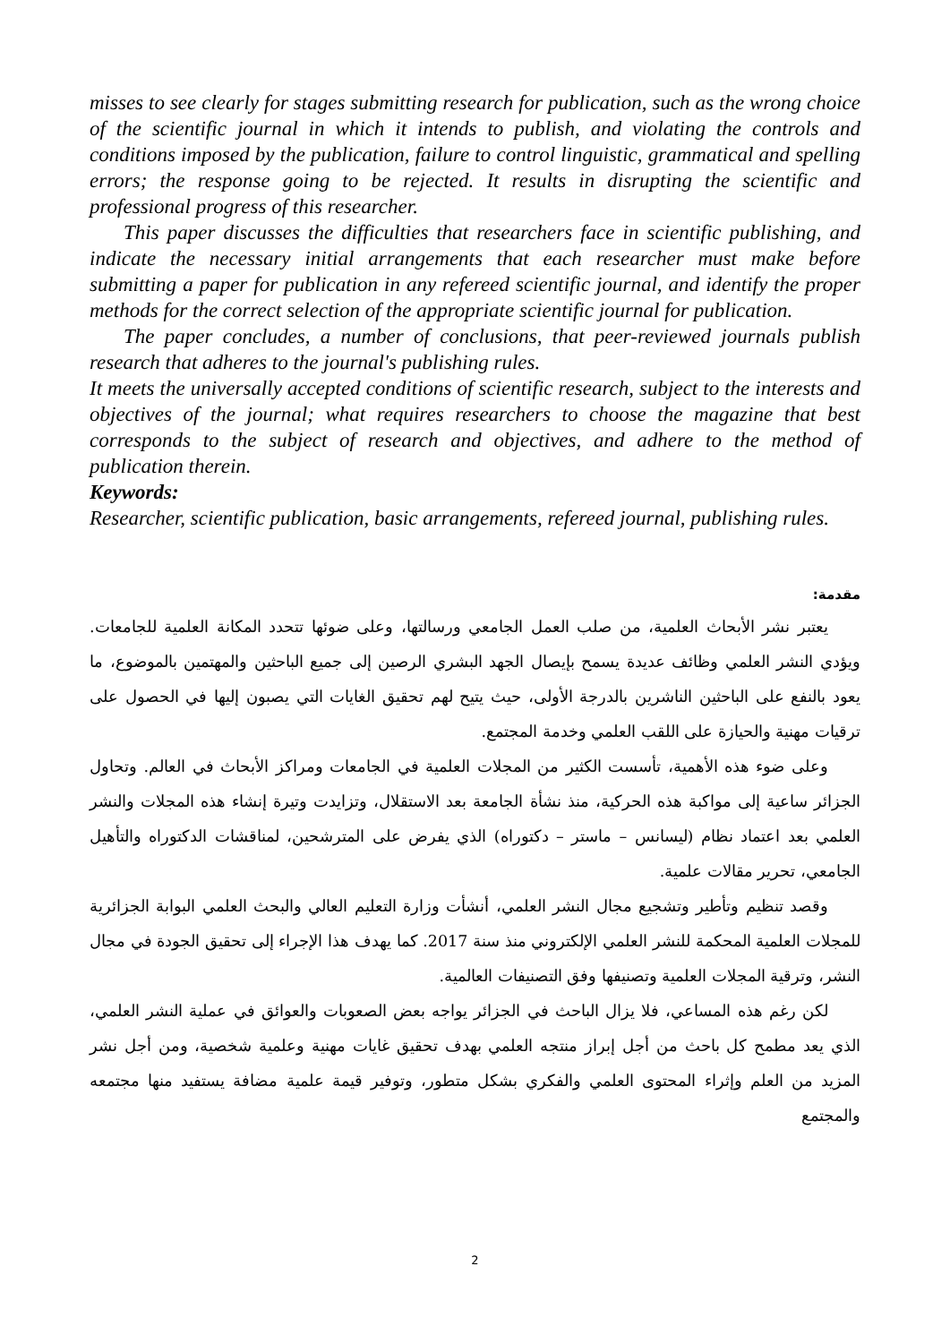misses to see clearly for stages submitting research for publication, such as the wrong choice of the scientific journal in which it intends to publish, and violating the controls and conditions imposed by the publication, failure to control linguistic, grammatical and spelling errors; the response going to be rejected. It results in disrupting the scientific and professional progress of this researcher.
This paper discusses the difficulties that researchers face in scientific publishing, and indicate the necessary initial arrangements that each researcher must make before submitting a paper for publication in any refereed scientific journal, and identify the proper methods for the correct selection of the appropriate scientific journal for publication.
The paper concludes, a number of conclusions, that peer-reviewed journals publish research that adheres to the journal's publishing rules.
It meets the universally accepted conditions of scientific research, subject to the interests and objectives of the journal; what requires researchers to choose the magazine that best corresponds to the subject of research and objectives, and adhere to the method of publication therein.
Keywords:
Researcher, scientific publication, basic arrangements, refereed journal, publishing rules.
مقدمة:
يعتبر نشر الأبحاث العلمية، من صلب العمل الجامعي ورسالتها، وعلى ضوئها تتحدد المكانة العلمية للجامعات. ويؤدي النشر العلمي وظائف عديدة يسمح بإيصال الجهد البشري الرصين إلى جميع الباحثين والمهتمين بالموضوع، ما يعود بالنفع على الباحثين الناشرين بالدرجة الأولى، حيث يتيح لهم تحقيق الغايات التي يصبون إليها في الحصول على ترقيات مهنية والحيازة على اللقب العلمي وخدمة المجتمع.
وعلى ضوء هذه الأهمية، تأسست الكثير من المجلات العلمية في الجامعات ومراكز الأبحاث في العالم. وتحاول الجزائر ساعية إلى مواكبة هذه الحركية، منذ نشأة الجامعة بعد الاستقلال، وتزايدت وتيرة إنشاء هذه المجلات والنشر العلمي بعد اعتماد نظام (ليسانس – ماستر – دكتوراه) الذي يفرض على المترشحين، لمناقشات الدكتوراه والتأهيل الجامعي، تحرير مقالات علمية.
وقصد تنظيم وتأطير وتشجيع مجال النشر العلمي، أنشأت وزارة التعليم العالي والبحث العلمي البوابة الجزائرية للمجلات العلمية المحكمة للنشر العلمي الإلكتروني منذ سنة 2017. كما يهدف هذا الإجراء إلى تحقيق الجودة في مجال النشر، وترقية المجلات العلمية وتصنيفها وفق التصنيفات العالمية.
لكن رغم هذه المساعي، فلا يزال الباحث في الجزائر يواجه بعض الصعوبات والعوائق في عملية النشر العلمي، الذي يعد مطمح كل باحث من أجل إبراز منتجه العلمي بهدف تحقيق غايات مهنية وعلمية شخصية، ومن أجل نشر المزيد من العلم وإثراء المحتوى العلمي والفكري بشكل متطور، وتوفير قيمة علمية مضافة يستفيد منها مجتمعه والمجتمع
2